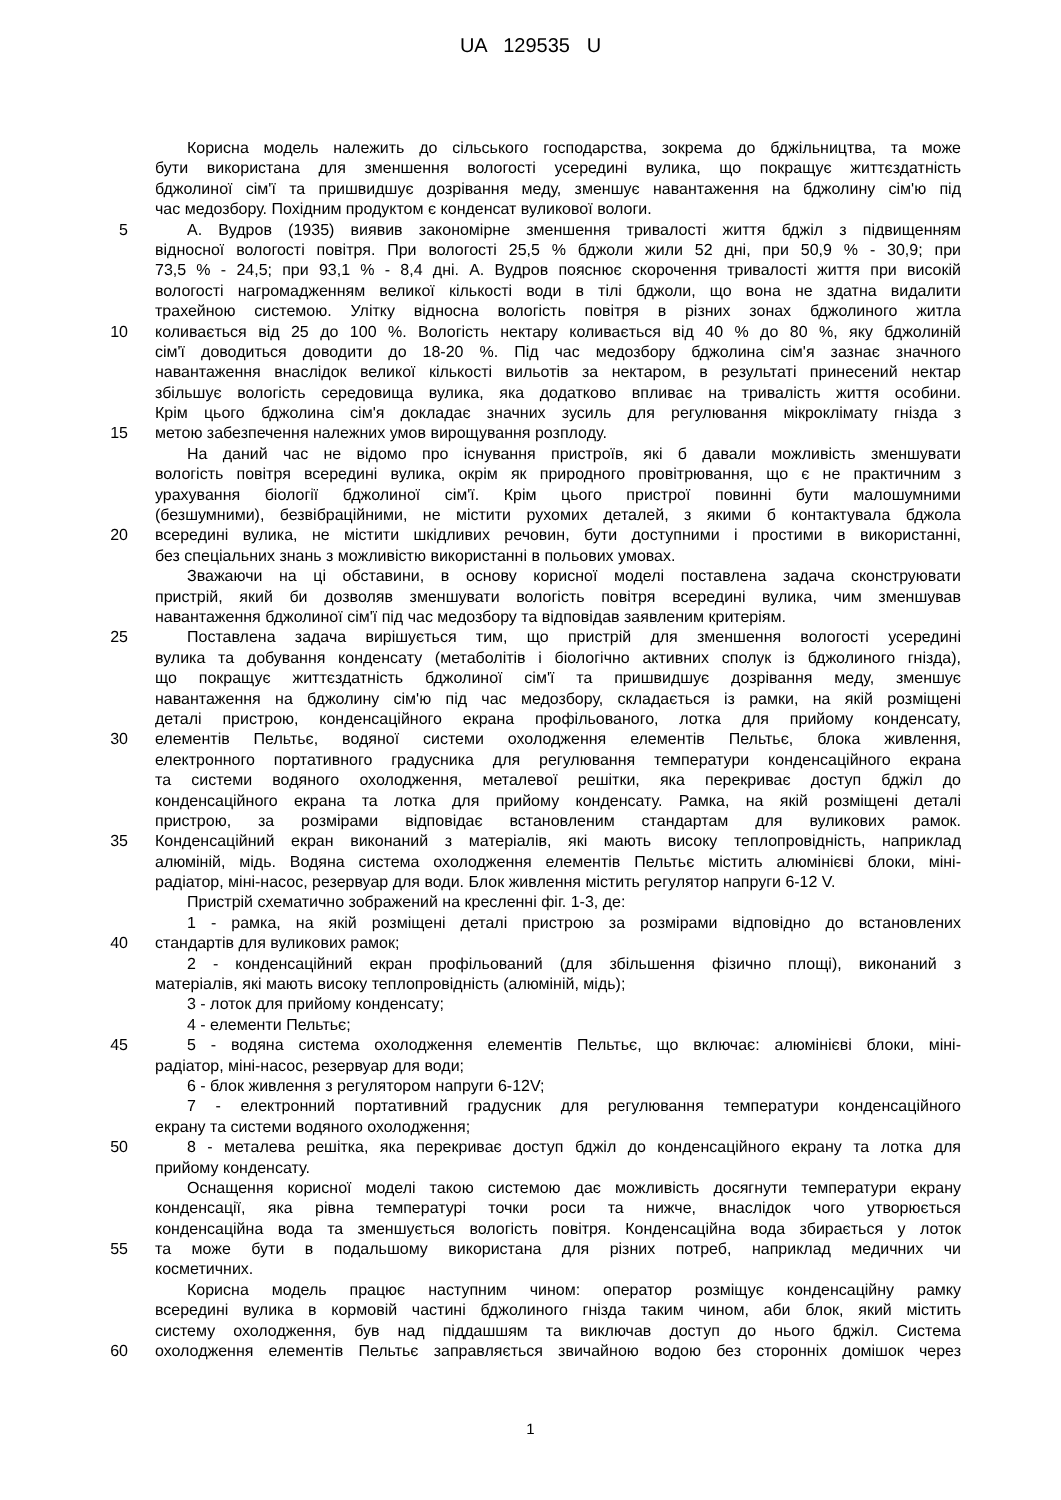UA 129535 U
Корисна модель належить до сільського господарства, зокрема до бджільництва, та може
бути використана для зменшення вологості усередині вулика, що покращує життєздатність
бджолиної сім'ї та пришвидшує дозрівання меду, зменшує навантаження на бджолину сім'ю під
час медозбору. Похідним продуктом є конденсат вуликової вологи.
5 А. Вудров (1935) виявив закономірне зменшення тривалості життя бджіл з підвищенням
відносної вологості повітря. При вологості 25,5 % бджоли жили 52 дні, при 50,9 % - 30,9; при
73,5 % - 24,5; при 93,1 % - 8,4 дні. А. Вудров пояснює скорочення тривалості життя при високій
вологості нагромадженням великої кількості води в тілі бджоли, що вона не здатна видалити
трахейною системою. Улітку відносна вологість повітря в різних зонах бджолиного житла
10 коливається від 25 до 100 %. Вологість нектару коливається від 40 % до 80 %, яку бджолиній
сім'ї доводиться доводити до 18-20 %. Під час медозбору бджолина сім'я зазнає значного
навантаження внаслідок великої кількості вильотів за нектаром, в результаті принесений нектар
збільшує вологість середовища вулика, яка додатково впливає на тривалість життя особини.
Крім цього бджолина сім'я докладає значних зусиль для регулювання мікроклімату гнізда з
15 метою забезпечення належних умов вирощування розплоду.
На даний час не відомо про існування пристроїв, які б давали можливість зменшувати
вологість повітря всередині вулика, окрім як природного провітрювання, що є не практичним з
урахування біології бджолиної сім'ї. Крім цього пристрої повинні бути малошумними
(безшумними), безвібраційними, не містити рухомих деталей, з якими б контактувала бджола
20 всередині вулика, не містити шкідливих речовин, бути доступними і простими в використанні,
без спеціальних знань з можливістю використанні в польових умовах.
Зважаючи на ці обставини, в основу корисної моделі поставлена задача сконструювати
пристрій, який би дозволяв зменшувати вологість повітря всередині вулика, чим зменшував
навантаження бджолиної сім'ї під час медозбору та відповідав заявленим критеріям.
25 Поставлена задача вирішується тим, що пристрій для зменшення вологості усередині
вулика та добування конденсату (метаболітів і біологічно активних сполук із бджолиного гнізда),
що покращує життєздатність бджолиної сім'ї та пришвидшує дозрівання меду, зменшує
навантаження на бджолину сім'ю під час медозбору, складається із рамки, на якій розміщені
деталі пристрою, конденсаційного екрана профільованого, лотка для прийому конденсату,
30 елементів Пельтьє, водяної системи охолодження елементів Пельтьє, блока живлення,
електронного портативного градусника для регулювання температури конденсаційного екрана
та системи водяного охолодження, металевої решітки, яка перекриває доступ бджіл до
конденсаційного екрана та лотка для прийому конденсату. Рамка, на якій розміщені деталі
пристрою, за розмірами відповідає встановленим стандартам для вуликових рамок.
35 Конденсаційний екран виконаний з матеріалів, які мають високу теплопровідність, наприклад
алюміній, мідь. Водяна система охолодження елементів Пельтьє містить алюмінієві блоки, міні-
радіатор, міні-насос, резервуар для води. Блок живлення містить регулятор напруги 6-12 V.
Пристрій схематично зображений на кресленні фіг. 1-3, де:
1 - рамка, на якій розміщені деталі пристрою за розмірами відповідно до встановлених
40 стандартів для вуликових рамок;
2 - конденсаційний екран профільований (для збільшення фізично площі), виконаний з
матеріалів, які мають високу теплопровідність (алюміній, мідь);
3 - лоток для прийому конденсату;
4 - елементи Пельтьє;
45 5 - водяна система охолодження елементів Пельтьє, що включає: алюмінієві блоки, міні-
радіатор, міні-насос, резервуар для води;
6 - блок живлення з регулятором напруги 6-12V;
7 - електронний портативний градусник для регулювання температури конденсаційного
екрану та системи водяного охолодження;
50 8 - металева решітка, яка перекриває доступ бджіл до конденсаційного екрану та лотка для
прийому конденсату.
Оснащення корисної моделі такою системою дає можливість досягнути температури екрану
конденсації, яка рівна температурі точки роси та нижче, внаслідок чого утворюється
конденсаційна вода та зменшується вологість повітря. Конденсаційна вода збирається у лоток
55 та може бути в подальшому використана для різних потреб, наприклад медичних чи
косметичних.
Корисна модель працює наступним чином: оператор розміщує конденсаційну рамку
всередині вулика в кормовій частині бджолиного гнізда таким чином, аби блок, який містить
систему охолодження, був над піддашшям та виключав доступ до нього бджіл. Система
60 охолодження елементів Пельтьє заправляється звичайною водою без сторонніх домішок через
1